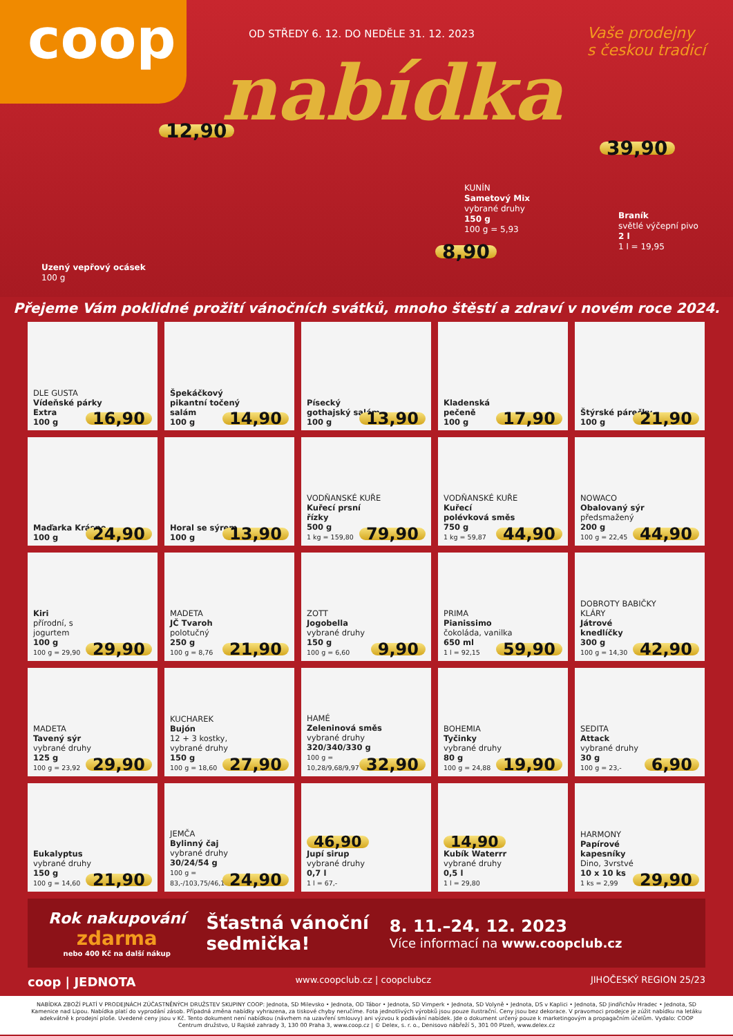coop
OD STŘEDY 6. 12. DO NEDĚLE 31. 12. 2023
nabídka
Vaše prodejny
s českou tradicí
12,90
Uzený vepřový ocásek
100 g
KUNÍN
Sametový Mix
vybrané druhy
150 g
100 g = 5,93
8,90
39,90
Braník
světlé výčepní pivo
2 l
1 l = 19,95
Přejeme Vám poklidné prožití vánočních svátků, mnoho štěstí a zdraví v novém roce 2024.
DLE GUSTA
Vídeňské párky Extra
100 g
16,90
Špekáčkový pikantní točený salám
100 g
14,90
Písecký gothajský salám
100 g
13,90
Kladenská pečeně
100 g
17,90
Štýrské párečky
100 g
21,90
Maďarka Krásno
100 g
24,90
Horal se sýrem
100 g
13,90
VODŇANSKÉ KUŘE
Kuřecí prsní řízky
500 g
1 kg = 159,80
79,90
VODŇANSKÉ KUŘE
Kuřecí polévková směs
750 g
1 kg = 59,87
44,90
NOWACO
Obalovaný sýr předsmažený
200 g
100 g = 22,45
44,90
Kiri
přírodní, s jogurtem
100 g
100 g = 29,90
29,90
MADETA
JČ Tvaroh
polotučný
250 g
100 g = 8,76
21,90
ZOTT
Jogobella
vybrané druhy
150 g
100 g = 6,60
9,90
PRIMA
Pianissimo
čokoláda, vanilka
650 ml
1 l = 92,15
59,90
DOBROTY BABIČKY KLÁRY
Játrové knedlíčky
300 g
100 g = 14,30
42,90
MADETA
Tavený sýr
vybrané druhy
125 g
100 g = 23,92
29,90
KUCHAREK
Bujón
12 + 3 kostky, vybrané druhy
150 g
100 g = 18,60
27,90
HAMÉ
Zeleninová směs
vybrané druhy
320/340/330 g
100 g = 10,28/9,68/9,97
32,90
BOHEMIA
Tyčinky
vybrané druhy
80 g
100 g = 24,88
19,90
SEDITA
Attack
vybrané druhy
30 g
100 g = 23,-
6,90
Eukalyptus
vybrané druhy
150 g
100 g = 14,60
21,90
JEMČA
Bylinný čaj
vybrané druhy
30/24/54 g
100 g = 83,-/103,75/46,11
24,90
46,90
Jupí sirup
vybrané druhy
0,7 l
1 l = 67,-
14,90
Kubík Waterrr
vybrané druhy
0,5 l
1 l = 29,80
HARMONY
Papírové kapesníky
Dino, 3vrstvé
10 x 10 ks
1 ks = 2,99
29,90
Rok nakupování
zdarma
nebo 400 Kč na další nákup
Šťastná vánoční
sedmička!
8. 11.–24. 12. 2023
Více informací na www.coopclub.cz
coop | JEDNOTA www.coopclub.cz | coopclubcz JIHOČESKÝ REGION 25/23
NABÍDKA ZBOŽÍ PLATÍ V PRODEJNÁCH ZÚČASTNĚNÝCH DRUŽSTEV SKUPINY COOP: Jednota, SD Milevsko • Jednota, OD Tábor • Jednota, SD Vimperk • Jednota, SD Volyně • Jednota, DS v Kaplici • Jednota, SD Jindřichův Hradec • Jednota, SD Kamenice nad Lipou. Nabídka platí do vyprodání zásob. Případná změna nabídky vyhrazena, za tiskové chyby neručíme. Fota jednotlivých výrobků jsou pouze ilustrační. Ceny jsou bez dekorace. V pravomoci prodejce je zúžit nabídku na letáku adekvátně k prodejní ploše. Uvedené ceny jsou v Kč. Tento dokument není nabídkou (návrhem na uzavření smlouvy) ani výzvou k podávání nabídek. Jde o dokument určený pouze k marketingovým a propagačním účelům. Vydalo: COOP Centrum družstvo, U Rajské zahrady 3, 130 00 Praha 3, www.coop.cz | © Delex, s. r. o., Denisovo nábřeží 5, 301 00 Plzeň, www.delex.cz